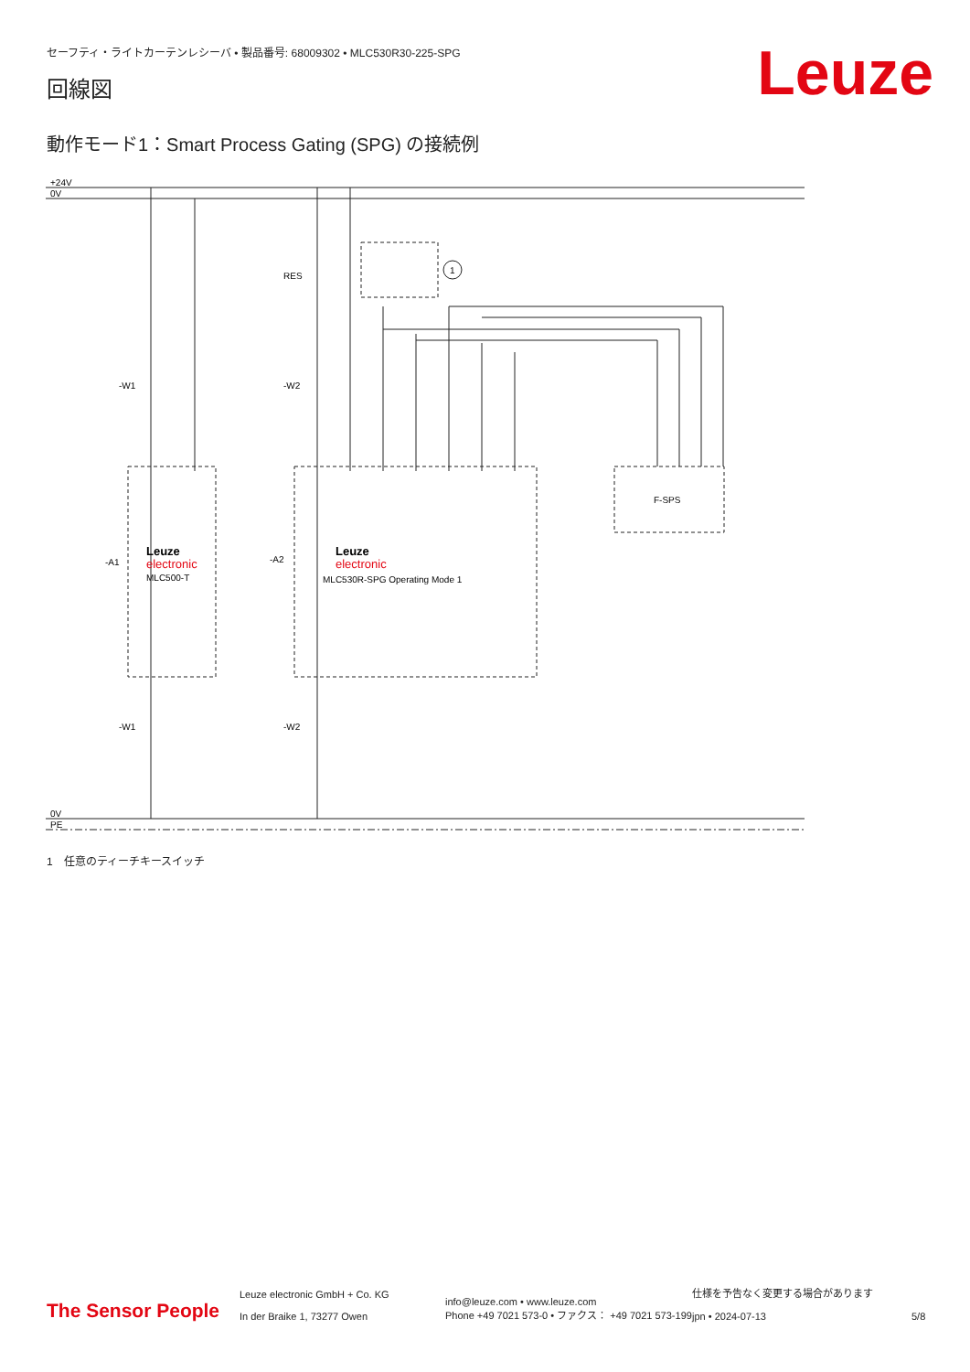セーフティ・ライトカーテンレシーバ • 製品番号: 68009302 • MLC530R30-225-SPG
Leuze 回線図
動作モード1：Smart Process Gating (SPG) の接続例
+24V
0V
0V
PE
RES
1
-W1
-W2
-A1
-A2
Leuze
electronic
MLC500-T
Leuze
electronic
MLC530R-SPG Operating Mode 1
F-SPS
-W1
-W2
1　任意のティーチキースイッチ
The Sensor People
Leuze electronic GmbH + Co. KG
In der Braike 1, 73277 Owen
info@leuze.com • www.leuze.com
Phone +49 7021 573-0 • ファクス： +49 7021 573-199
仕様を予告なく変更する場合があります
jpn • 2024-07-13
5/8